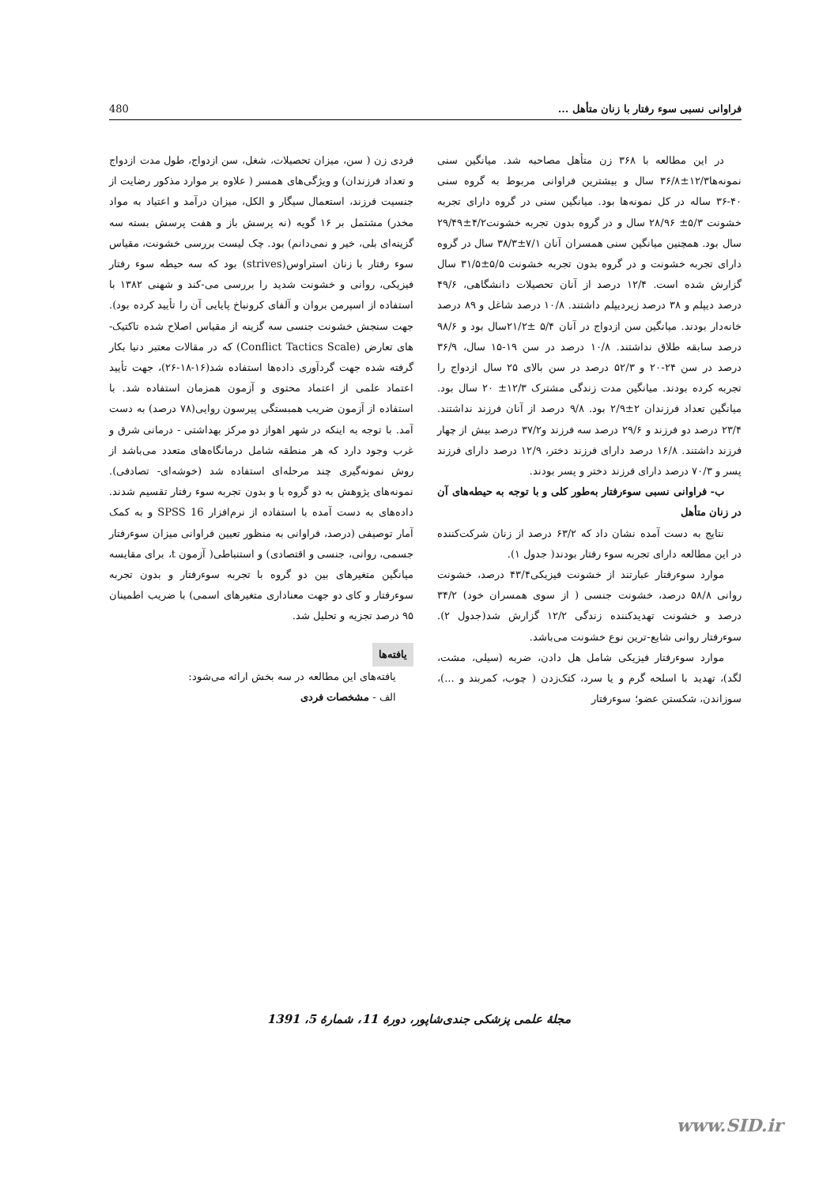480 فراوانی نسبی سوء رفتار با زنان متأهل ...
فردی زن ( سن، میزان تحصیلات، شغل، سن ازدواج، طول مدت ازدواج و تعداد فرزندان) و ویژگی‌های همسر ( علاوه بر موارد مذکور رضایت از جنسیت فرزند، استعمال سیگار و الکل، میزان درآمد و اعتیاد به مواد مخدر) مشتمل بر ۱۶ گویه (نه پرسش باز و هفت پرسش بسته سه گزینه‌ای بلی، خیر و نمی‌دانم) بود. چک لیست بررسی خشونت، مقیاس سوء رفتار با زنان استراوس(strives) بود که سه حیطه سوء رفتار فیزیکی، روانی و خشونت شدید را بررسی می-کند و شهنی ۱۳۸۲ با استفاده از اسپرمن بروان و آلفای کرونباخ پایایی آن را تأیید کرده بود). جهت سنجش خشونت جنسی سه گزینه از مقیاس اصلاح شده تاکتیک-های تعارض (Conflict Tactics Scale) که در مقالات معتبر دنیا بکار گرفته شده جهت گردآوری داده‌ها استفاده شد(۱۶-۱۸-۲۶)، جهت تأیید اعتماد علمی از اعتماد محتوی و آزمون همزمان استفاده شد. با استفاده از آزمون ضریب همبستگی پیرسون روایی(۷۸ درصد) به دست آمد. با توجه به اینکه در شهر اهواز دو مرکز بهداشتی - درمانی شرق و غرب وجود دارد که هر منطقه شامل درمانگاه‌های متعدد می‌باشد از روش نمونه‌گیری چند مرحله‌ای استفاده شد (خوشه‌ای- تصادفی). نمونه‌های پژوهش به دو گروه با و بدون تجربه سوء رفتار تقسیم شدند. داده‌های به دست آمده با استفاده از نرم‌افزار SPSS 16 و به کمک آمار توصیفی (درصد، فراوانی به منظور تعیین فراوانی میزان سوءرفتار جسمی، روانی، جنسی و اقتصادی) و استنباطی( آزمون t، برای مقایسه میانگین متغیرهای بین دو گروه با تجربه سوءرفتار و بدون تجربه سوءرفتار و کای دو جهت معناداری متغیرهای اسمی) با ضریب اطمینان ۹۵ درصد تجزیه و تحلیل شد.
یافته‌ها
یافته‌های این مطالعه در سه بخش ارائه می‌شود:
الف - مشخصات فردی
در این مطالعه با ۳۶۸ زن متأهل مصاحبه شد. میانگین سنی نمونه‌ها۱۲/۳±۳۶/۸ سال و بیشترین فراوانی مربوط به گروه سنی ۴۰-۳۶ ساله در کل نمونه‌ها بود. میانگین سنی در گروه دارای تجربه خشونت ۵/۳± ۲۸/۹۶ سال و در گروه بدون تجربه خشونت۴/۲±۲۹/۴۹ سال بود. همچنین میانگین سنی همسران آنان ۷/۱±۳۸/۳ سال در گروه دارای تجربه خشونت و در گروه بدون تجربه خشونت ۵/۵±۳۱/۵ سال گزارش شده است. ۱۲/۴ درصد از آنان تحصیلات دانشگاهی، ۴۹/۶ درصد دیپلم و ۳۸ درصد زیردیپلم داشتند. ۱۰/۸ درصد شاغل و ۸۹ درصد خانه‌دار بودند. میانگین سن ازدواج در آنان ۵/۴ ±۲۱/۲سال بود و ۹۸/۶ درصد سابقه طلاق نداشتند. ۱۰/۸ درصد در سن ۱۹-۱۵ سال، ۳۶/۹ درصد در سن ۲۴-۲۰ و ۵۲/۳ درصد در سن بالای ۲۵ سال ازدواج را تجربه کرده بودند. میانگین مدت زندگی مشترک ۱۲/۳± ۲۰ سال بود. میانگین تعداد فرزندان ۲±۲/۹ بود. ۹/۸ درصد از آنان فرزند نداشتند. ۲۳/۴ درصد دو فرزند و ۲۹/۶ درصد سه فرزند و۳۷/۲ درصد بیش از چهار فرزند داشتند. ۱۶/۸ درصد دارای فرزند دختر، ۱۲/۹ درصد دارای فرزند پسر و ۷۰/۳ درصد دارای فرزند دختر و پسر بودند.
ب- فراوانی نسبی سوءرفتار به‌طور کلی و با توجه به حیطه‌های آن در زنان متأهل
نتایج به دست آمده نشان داد که ۶۳/۲ درصد از زنان شرکت‌کننده در این مطالعه دارای تجربه سوء رفتار بودند( جدول ۱).
موارد سوءرفتار عبارتند از خشونت فیزیکی۴۳/۴ درصد، خشونت روانی ۵۸/۸ درصد، خشونت جنسی ( از سوی همسران خود) ۳۴/۲ درصد و خشونت تهدیدکننده زندگی ۱۲/۲ گزارش شد(جدول ۲). سوءرفتار روانی شایع-ترین نوع خشونت می‌باشد.
موارد سوءرفتار فیزیکی شامل هل دادن، ضربه (سیلی، مشت، لگد)، تهدید با اسلحه گرم و یا سرد، کتک‌زدن ( چوب، کمربند و ...)، سوزاندن، شکستن عضو؛ سوءرفتار
مجلهٔ علمی پزشکی جندی‌شاپور، دورهٔ 11، شمارهٔ 5، 1391
www.SID.ir